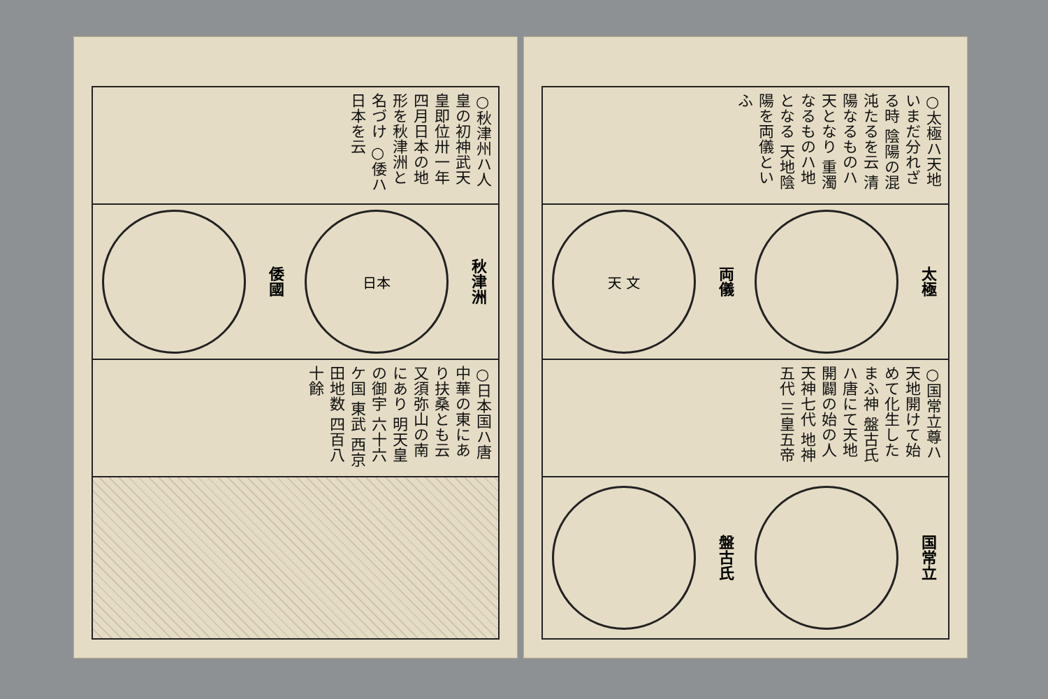○秋津州ハ人皇の初神武天皇即位卅一年四月日本の地形を秋津洲と名づけ ○倭ハ日本を云
秋津洲
日本
倭國
○日本国ハ唐中華の東にあり扶桑とも云又須弥山の南にあり 明天皇の御宇 六十六ケ国 東武 西京 田地数 四百八十餘
○太極ハ天地いまだ分れざる時 陰陽の混沌たるを云 清陽なるものハ天となり 重濁なるものハ地となる 天地陰陽を両儀といふ
太極
両儀
天 文
○国常立尊ハ天地開けて始めて化生したまふ神 盤古氏ハ唐にて天地開闢の始の人 天神七代 地神五代 三皇五帝
国常立
盤古氏